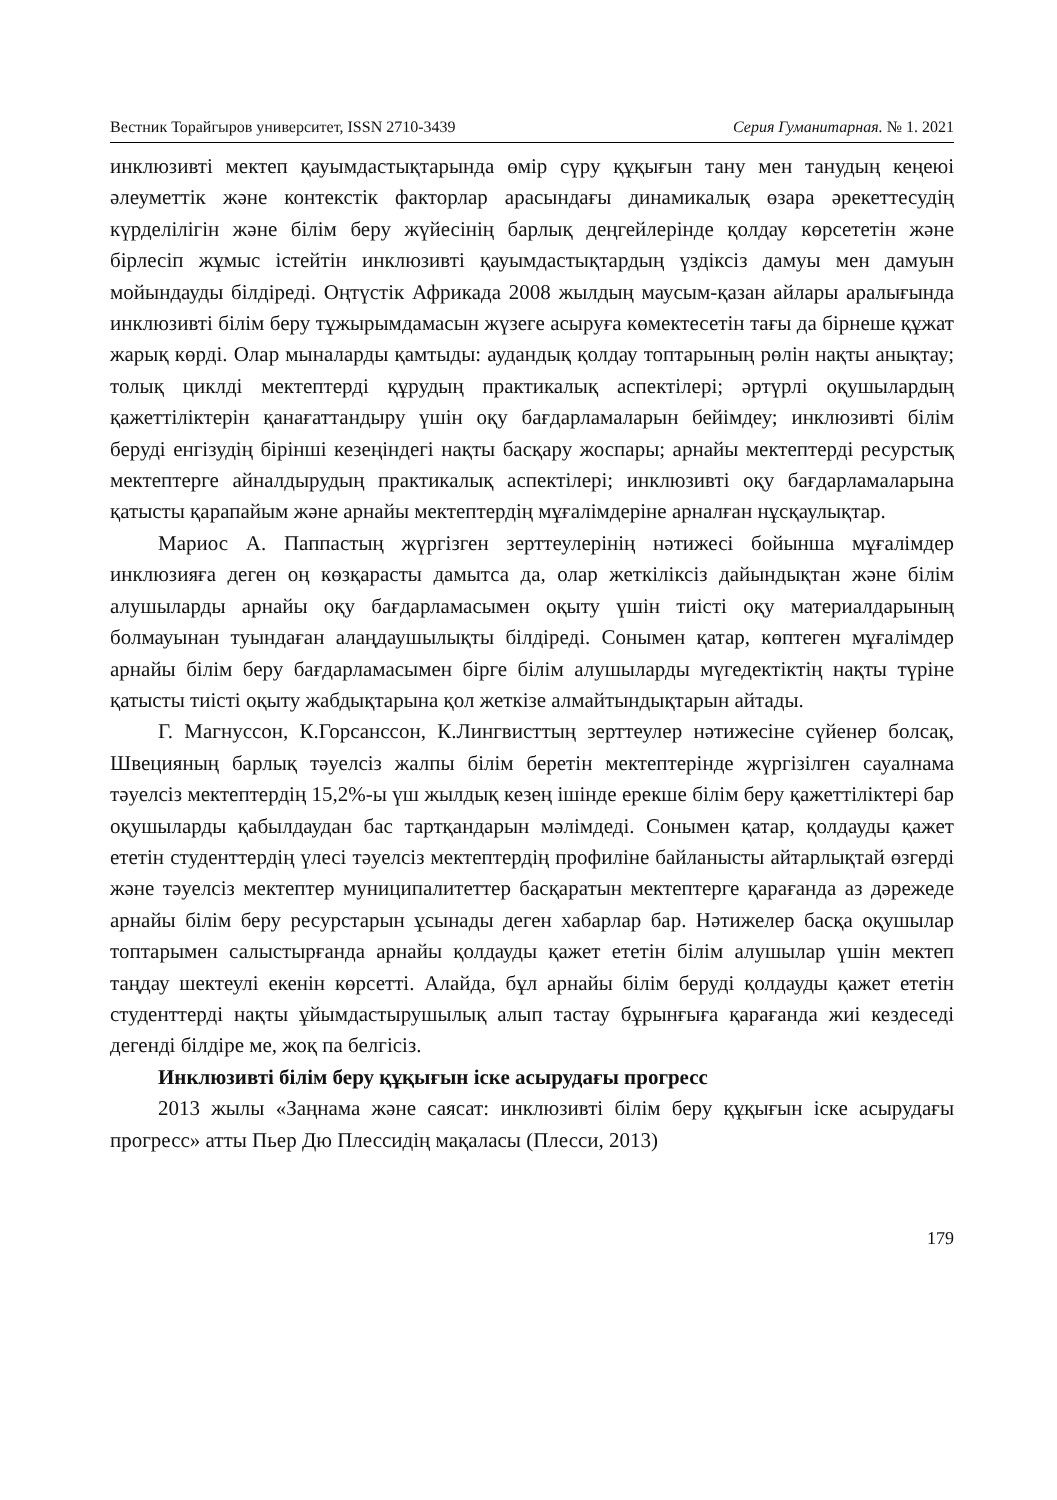Вестник Торайгыров университет, ISSN 2710-3439 Серия Гуманитарная. № 1. 2021
инклюзивті мектеп қауымдастықтарында өмір сүру құқығын тану мен танудың кеңеюі әлеуметтік және контекстік факторлар арасындағы динамикалық өзара әрекеттесудің күрделілігін және білім беру жүйесінің барлық деңгейлерінде қолдау көрсететін және бірлесіп жұмыс істейтін инклюзивті қауымдастықтардың үздіксіз дамуы мен дамуын мойындауды білдіреді. Оңтүстік Африкада 2008 жылдың маусым-қазан айлары аралығында инклюзивті білім беру тұжырымдамасын жүзеге асыруға көмектесетін тағы да бірнеше құжат жарық көрді. Олар мыналарды қамтыды: аудандық қолдау топтарының рөлін нақты анықтау; толық циклді мектептерді құрудың практикалық аспектілері; әртүрлі оқушылардың қажеттіліктерін қанағаттандыру үшін оқу бағдарламаларын бейімдеу; инклюзивті білім беруді енгізудің бірінші кезеңіндегі нақты басқару жоспары; арнайы мектептерді ресурстық мектептерге айналдырудың практикалық аспектілері; инклюзивті оқу бағдарламаларына қатысты қарапайым және арнайы мектептердің мұғалімдеріне арналған нұсқаулықтар.
Мариос А. Паппастың жүргізген зерттеулерінің нәтижесі бойынша мұғалімдер инклюзияға деген оң көзқарасты дамытса да, олар жеткіліксіз дайындықтан және білім алушыларды арнайы оқу бағдарламасымен оқыту үшін тиісті оқу материалдарының болмауынан туындаған алаңдаушылықты білдіреді. Сонымен қатар, көптеген мұғалімдер арнайы білім беру бағдарламасымен бірге білім алушыларды мүгедектіктің нақты түріне қатысты тиісті оқыту жабдықтарына қол жеткізе алмайтындықтарын айтады.
Г. Магнуссон, К.Горсанссон, К.Лингвисттың зерттеулер нәтижесіне сүйенер болсақ, Швецияның барлық тәуелсіз жалпы білім беретін мектептерінде жүргізілген сауалнама тәуелсіз мектептердің 15,2%-ы үш жылдық кезең ішінде ерекше білім беру қажеттіліктері бар оқушыларды қабылдаудан бас тартқандарын мәлімдеді. Сонымен қатар, қолдауды қажет ететін студенттердің үлесі тәуелсіз мектептердің профиліне байланысты айтарлықтай өзгерді және тәуелсіз мектептер муниципалитеттер басқаратын мектептерге қарағанда аз дәрежеде арнайы білім беру ресурстарын ұсынады деген хабарлар бар. Нәтижелер басқа оқушылар топтарымен салыстырғанда арнайы қолдауды қажет ететін білім алушылар үшін мектеп таңдау шектеулі екенін көрсетті. Алайда, бұл арнайы білім беруді қолдауды қажет ететін студенттерді нақты ұйымдастырушылық алып тастау бұрынғыға қарағанда жиі кездеседі дегенді білдіре ме, жоқ па белгісіз.
Инклюзивті білім беру құқығын іске асырудағы прогресс
2013 жылы «Заңнама және саясат: инклюзивті білім беру құқығын іске асырудағы прогресс» атты Пьер Дю Плессидің мақаласы (Плесси, 2013)
179